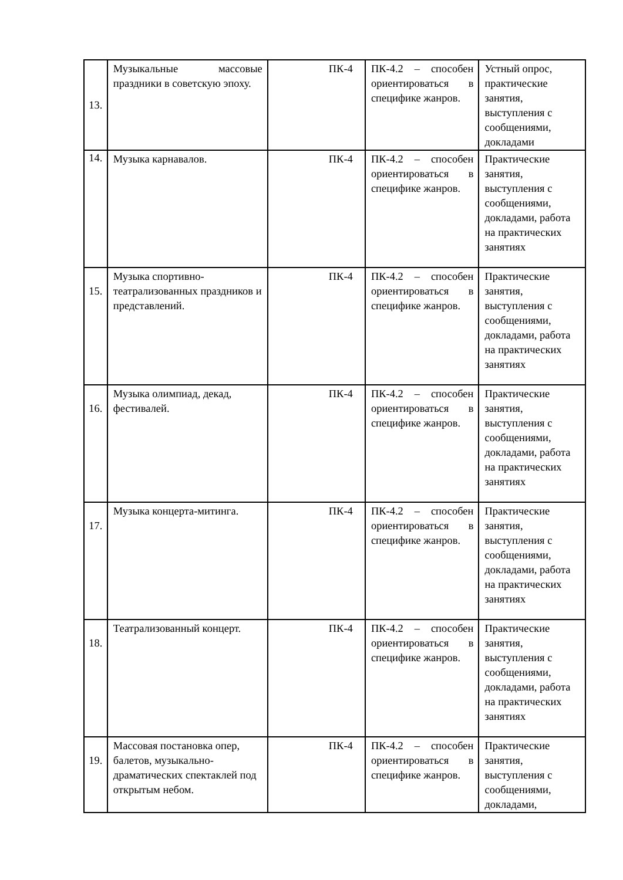| 13. | Музыкальные массовые праздники в советскую эпоху. | ПК-4 | ПК-4.2 – способен ориентироваться в специфике жанров. | Устный опрос, практические занятия, выступления с сообщениями, докладами |
| 14. | Музыка карнавалов. | ПК-4 | ПК-4.2 – способен ориентироваться в специфике жанров. | Практические занятия, выступления с сообщениями, докладами, работа на практических занятиях |
| 15. | Музыка спортивно-театрализованных праздников и представлений. | ПК-4 | ПК-4.2 – способен ориентироваться в специфике жанров. | Практические занятия, выступления с сообщениями, докладами, работа на практических занятиях |
| 16. | Музыка олимпиад, декад, фестивалей. | ПК-4 | ПК-4.2 – способен ориентироваться в специфике жанров. | Практические занятия, выступления с сообщениями, докладами, работа на практических занятиях |
| 17. | Музыка концерта-митинга. | ПК-4 | ПК-4.2 – способен ориентироваться в специфике жанров. | Практические занятия, выступления с сообщениями, докладами, работа на практических занятиях |
| 18. | Театрализованный концерт. | ПК-4 | ПК-4.2 – способен ориентироваться в специфике жанров. | Практические занятия, выступления с сообщениями, докладами, работа на практических занятиях |
| 19. | Массовая постановка опер, балетов, музыкально-драматических спектаклей под открытым небом. | ПК-4 | ПК-4.2 – способен ориентироваться в специфике жанров. | Практические занятия, выступления с сообщениями, докладами, |